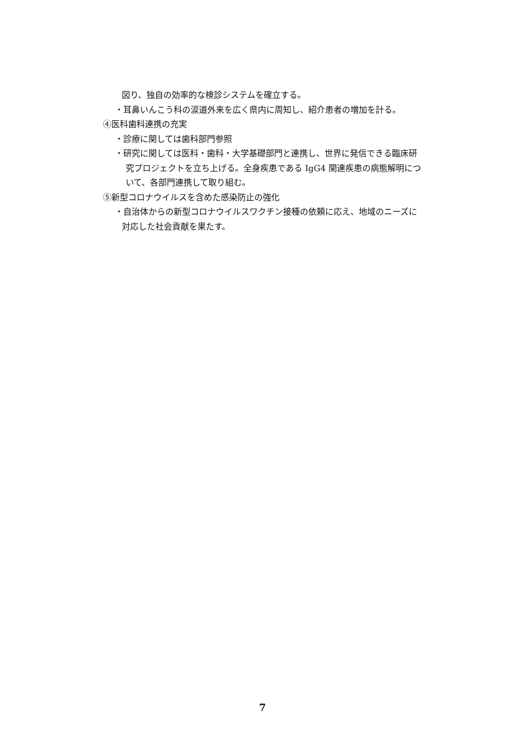図り、独自の効率的な検診システムを確立する。
・耳鼻いんこう科の涙道外来を広く県内に周知し、紹介患者の増加を計る。
④医科歯科連携の充実
・診療に関しては歯科部門参照
・研究に関しては医科・歯科・大学基礎部門と連携し、世界に発信できる臨床研
究プロジェクトを立ち上げる。全身疾患である IgG4 関連疾患の病態解明につ
いて、各部門連携して取り組む。
⑤新型コロナウイルスを含めた感染防止の強化
・自治体からの新型コロナウイルスワクチン接種の依頼に応え、地域のニーズに
対応した社会貢献を果たす。
7